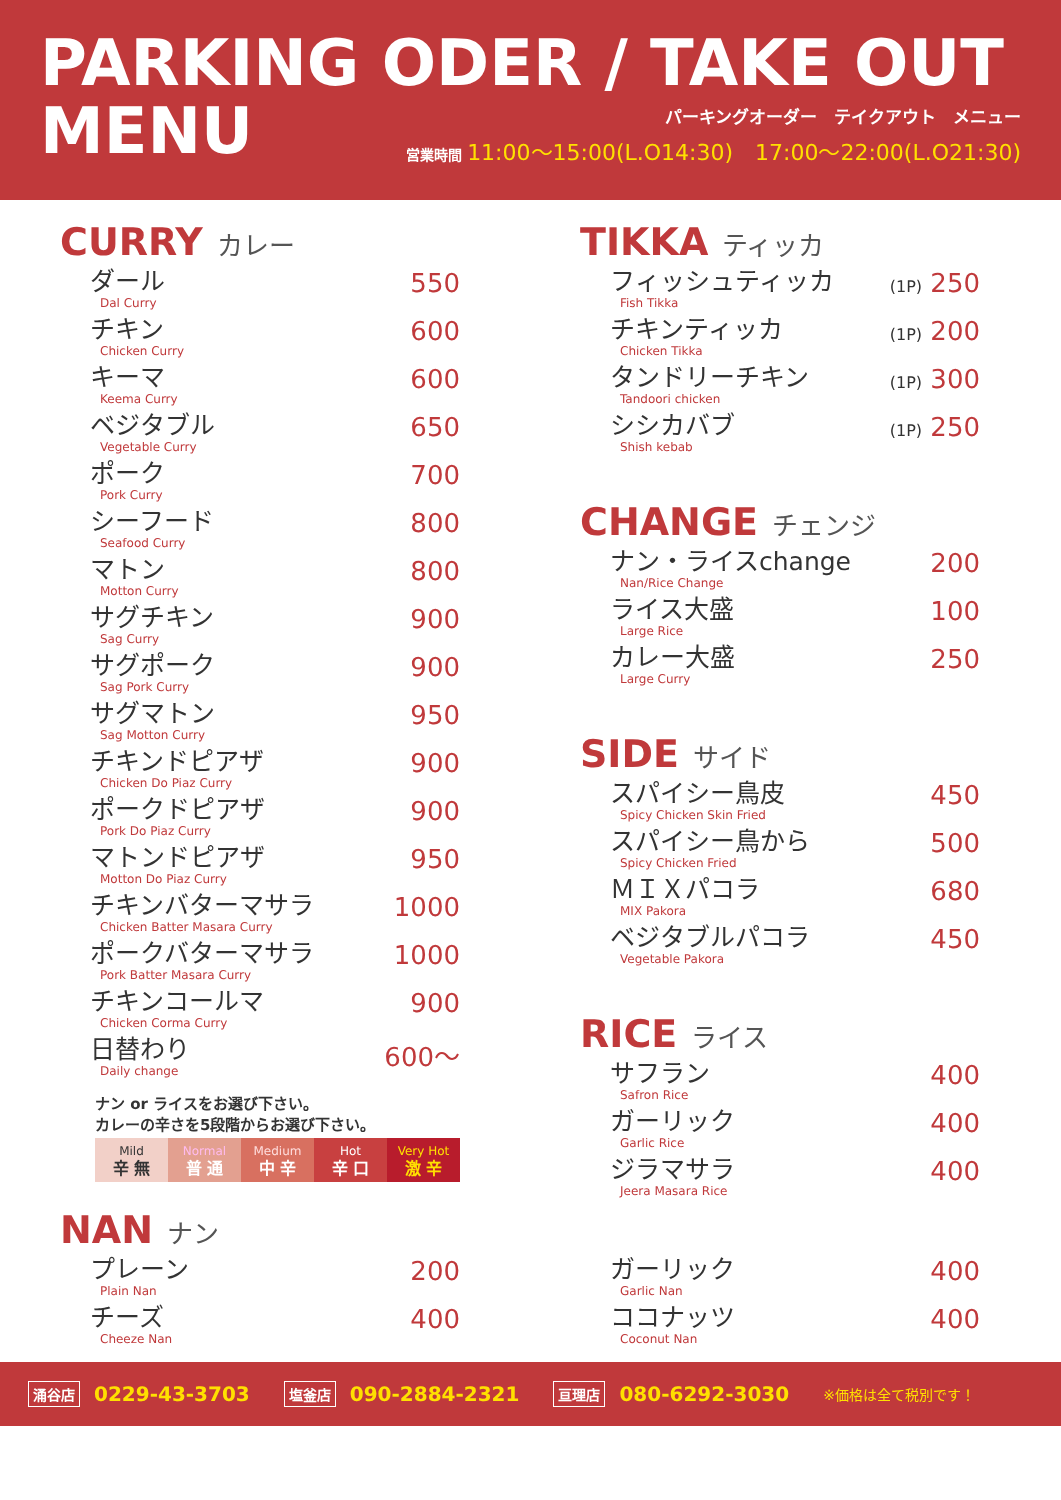PARKING ODER / TAKE OUT
MENU
パーキングオーダー　テイクアウト　メニュー
営業時間 11:00〜15:00(L.O14:30)　17:00〜22:00(L.O21:30)
CURRY カレー
| ダール Dal Curry | 550 |
| チキン Chicken Curry | 600 |
| キーマ Keema Curry | 600 |
| ベジタブル Vegetable Curry | 650 |
| ポーク Pork Curry | 700 |
| シーフード Seafood Curry | 800 |
| マトン Motton Curry | 800 |
| サグチキン Sag Curry | 900 |
| サグポーク Sag Pork Curry | 900 |
| サグマトン Sag Motton Curry | 950 |
| チキンドピアザ Chicken Do Piaz Curry | 900 |
| ポークドピアザ Pork Do Piaz Curry | 900 |
| マトンドピアザ Motton Do Piaz Curry | 950 |
| チキンバターマサラ Chicken Batter Masara Curry | 1000 |
| ポークバターマサラ Pork Batter Masara Curry | 1000 |
| チキンコールマ Chicken Corma Curry | 900 |
| 日替わり Daily change | 600〜 |
ナン or ライスをお選び下さい。
カレーの辛さを5段階からお選び下さい。
Mild
辛 無
Normal
普 通
Medium
中 辛
Hot
辛 口
Very Hot
激 辛
TIKKA ティッカ
| フィッシュティッカ Fish Tikka | (1P) 250 |
| チキンティッカ Chicken Tikka | (1P) 200 |
| タンドリーチキン Tandoori chicken | (1P) 300 |
| シシカバブ Shish kebab | (1P) 250 |
CHANGE チェンジ
| ナン・ライスchange Nan/Rice Change | 200 |
| ライス大盛 Large Rice | 100 |
| カレー大盛 Large Curry | 250 |
SIDE サイド
| スパイシー鳥皮 Spicy Chicken Skin Fried | 450 |
| スパイシー鳥から Spicy Chicken Fried | 500 |
| ＭＩＸパコラ MIX Pakora | 680 |
| ベジタブルパコラ Vegetable Pakora | 450 |
RICE ライス
| サフラン Safron Rice | 400 |
| ガーリック Garlic Rice | 400 |
| ジラマサラ Jeera Masara Rice | 400 |
NAN ナン
| プレーン Plain Nan | 200 |
| チーズ Cheeze Nan | 400 |
| ガーリック Garlic Nan | 400 |
| ココナッツ Coconut Nan | 400 |
涌谷店 0229-43-3703 塩釜店 090-2884-2321 亘理店 080-6292-3030 ※価格は全て税別です！